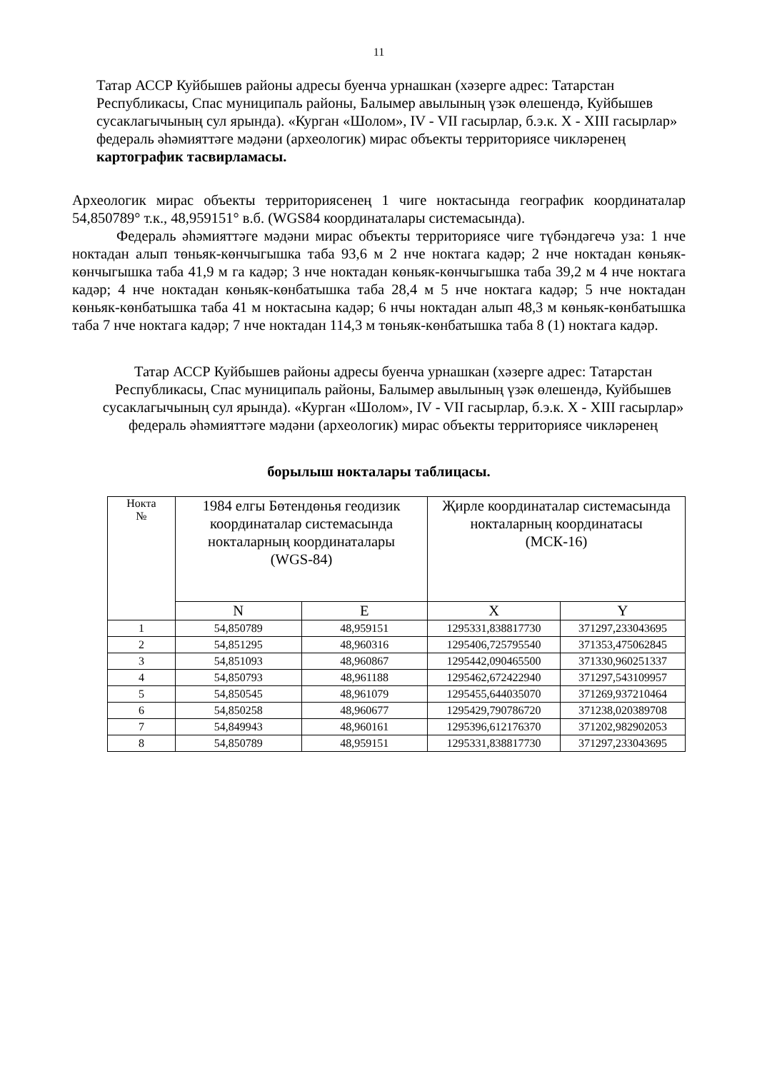11
Татар АССР Куйбышев районы адресы буенча урнашкан (хәзерге адрес: Татарстан Республикасы, Спас муниципаль районы, Балымер авылының үзәк өлешендә, Куйбышев сусаклагычының сул ярында). «Курган «Шолом», IV - VII гасырлар, б.э.к. X - XIII гасырлар» федераль әһәмияттәге мәдәни (археологик) мирас объекты территориясе чикләренең картографик тасвирламасы.
Археологик мирас объекты территориясенең 1 чиге ноктасында географик координаталар 54,850789° т.к., 48,959151° в.б. (WGS84 координаталары системасында).
Федераль әһәмияттәге мәдәни мирас объекты территориясе чиге түбәндәгечә уза: 1 нче ноктадан алып төньяк-көнчыгышка таба 93,6 м 2 нче ноктага кадәр; 2 нче ноктадан көньяк-көнчыгышка таба 41,9 м га кадәр; 3 нче ноктадан көньяк-көнчыгышка таба 39,2 м 4 нче ноктага кадәр; 4 нче ноктадан көньяк-көнбатышка таба 28,4 м 5 нче ноктага кадәр; 5 нче ноктадан көньяк-көнбатышка таба 41 м ноктасына кадәр; 6 нчы ноктадан алып 48,3 м көньяк-көнбатышка таба 7 нче ноктага кадәр; 7 нче ноктадан 114,3 м төньяк-көнбатышка таба 8 (1) ноктага кадәр.
Татар АССР Куйбышев районы адресы буенча урнашкан (хәзерге адрес: Татарстан Республикасы, Спас муниципаль районы, Балымер авылының үзәк өлешендә, Куйбышев сусаклагычының сул ярында). «Курган «Шолом», IV - VII гасырлар, б.э.к. X - XIII гасырлар» федераль әһәмияттәге мәдәни (археологик) мирас объекты территориясе чикләренең
борылыш нокталары таблицасы.
| Нокта № | 1984 елгы Бөтендөнья геодизик координаталар системасында нокталарның координаталары (WGS-84) | | Җирле координаталар системасында нокталарның координатасы (МСК-16) | |
| --- | --- | --- | --- | --- |
| | N | E | X | Y |
| 1 | 54,850789 | 48,959151 | 1295331,838817730 | 371297,233043695 |
| 2 | 54,851295 | 48,960316 | 1295406,725795540 | 371353,475062845 |
| 3 | 54,851093 | 48,960867 | 1295442,090465500 | 371330,960251337 |
| 4 | 54,850793 | 48,961188 | 1295462,672422940 | 371297,543109957 |
| 5 | 54,850545 | 48,961079 | 1295455,644035070 | 371269,937210464 |
| 6 | 54,850258 | 48,960677 | 1295429,790786720 | 371238,020389708 |
| 7 | 54,849943 | 48,960161 | 1295396,612176370 | 371202,982902053 |
| 8 | 54,850789 | 48,959151 | 1295331,838817730 | 371297,233043695 |